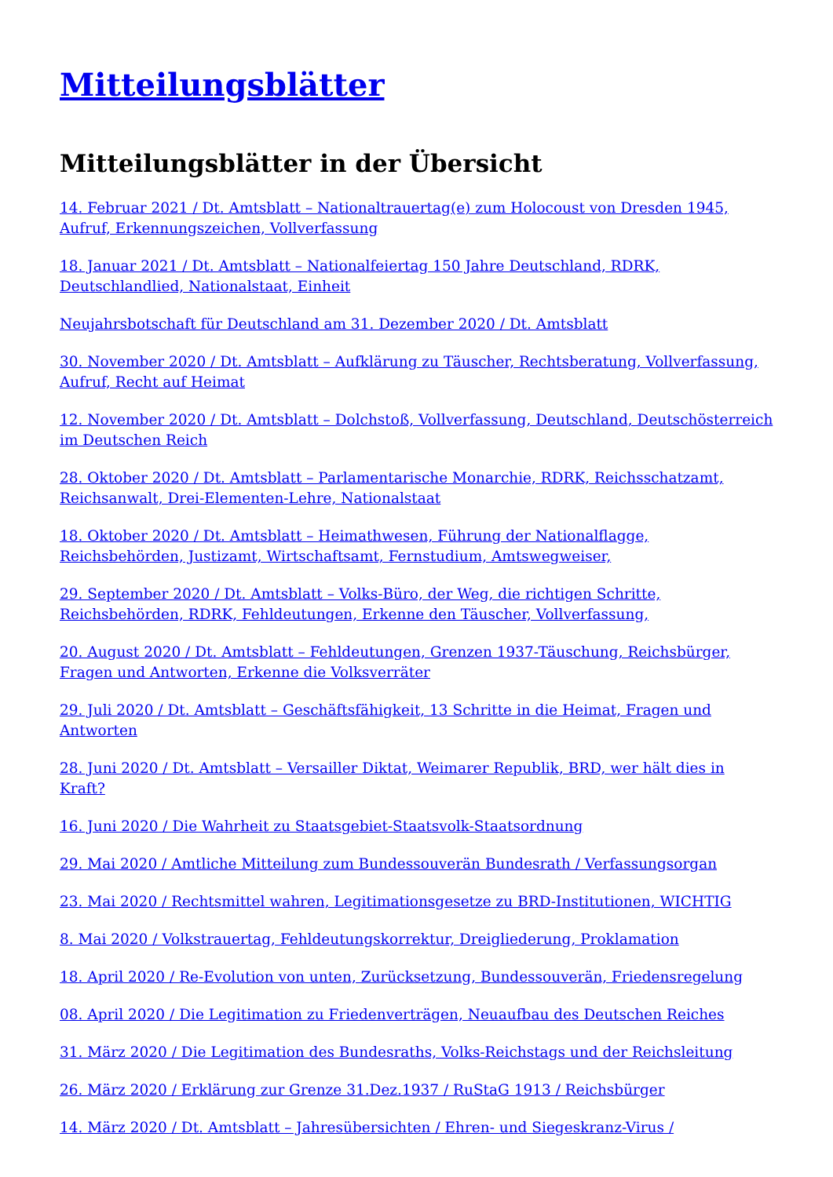Mitteilungsblätter
Mitteilungsblätter in der Übersicht
14. Februar 2021 / Dt. Amtsblatt – Nationaltrauertag(e) zum Holocoust von Dresden 1945, Aufruf, Erkennungszeichen, Vollverfassung
18. Januar 2021 / Dt. Amtsblatt – Nationalfeiertag 150 Jahre Deutschland, RDRK, Deutschlandlied, Nationalstaat, Einheit
Neujahrsbotschaft für Deutschland am 31. Dezember 2020 / Dt. Amtsblatt
30. November 2020 / Dt. Amtsblatt – Aufklärung zu Täuscher, Rechtsberatung, Vollverfassung, Aufruf, Recht auf Heimat
12. November 2020 / Dt. Amtsblatt – Dolchstoß, Vollverfassung, Deutschland, Deutschösterreich im Deutschen Reich
28. Oktober 2020 / Dt. Amtsblatt – Parlamentarische Monarchie, RDRK, Reichsschatzamt, Reichsanwalt, Drei-Elementen-Lehre, Nationalstaat
18. Oktober 2020 / Dt. Amtsblatt – Heimathwesen, Führung der Nationalflagge, Reichsbehörden, Justizamt, Wirtschaftsamt, Fernstudium, Amtswegweiser,
29. September 2020 / Dt. Amtsblatt – Volks-Büro, der Weg, die richtigen Schritte, Reichsbehörden, RDRK, Fehldeutungen, Erkenne den Täuscher, Vollverfassung,
20. August 2020 / Dt. Amtsblatt – Fehldeutungen, Grenzen 1937-Täuschung, Reichsbürger, Fragen und Antworten, Erkenne die Volksverräter
29. Juli 2020 / Dt. Amtsblatt – Geschäftsfähigkeit, 13 Schritte in die Heimat, Fragen und Antworten
28. Juni 2020 / Dt. Amtsblatt – Versailler Diktat, Weimarer Republik, BRD, wer hält dies in Kraft?
16. Juni 2020 / Die Wahrheit zu Staatsgebiet-Staatsvolk-Staatsordnung
29. Mai 2020 / Amtliche Mitteilung zum Bundessouverän Bundesrath / Verfassungsorgan
23. Mai 2020 / Rechtsmittel wahren, Legitimationsgesetze zu BRD-Institutionen, WICHTIG
8. Mai 2020 / Volkstrauertag, Fehldeutungskorrektur, Dreigliederung, Proklamation
18. April 2020 / Re-Evolution von unten, Zurücksetzung, Bundessouverän, Friedensregelung
08. April 2020 / Die Legitimation zu Friedenverträgen, Neuaufbau des Deutschen Reiches
31. März 2020 / Die Legitimation des Bundesraths, Volks-Reichstags und der Reichsleitung
26. März 2020 / Erklärung zur Grenze 31.Dez.1937 / RuStaG 1913 / Reichsbürger
14. März 2020 / Dt. Amtsblatt – Jahresübersichten / Ehren- und Siegeskranz-Virus /